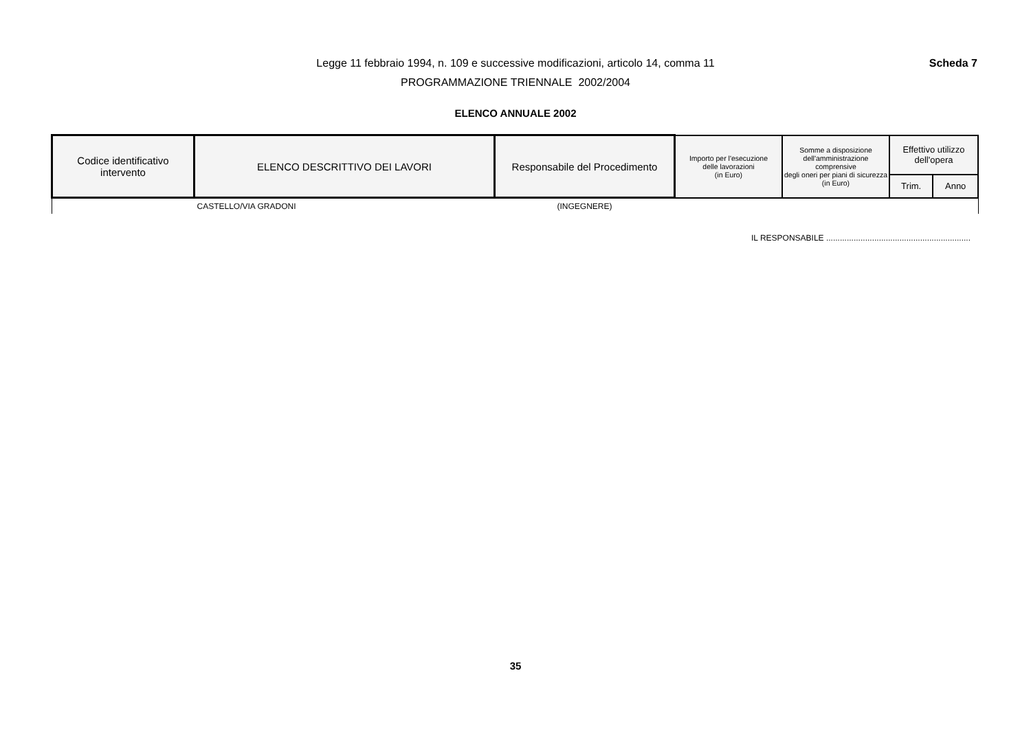Legge 11 febbraio 1994, n. 109 e successive modificazioni, articolo 14, comma 11
PROGRAMMAZIONE TRIENNALE 2002/2004
Scheda 7
ELENCO ANNUALE 2002
| Codice identificativo intervento | ELENCO DESCRITTIVO DEI LAVORI | Responsabile del Procedimento | Importo per l'esecuzione delle lavorazioni (in Euro) | Somme a disposizione dell'amministrazione comprensive degli oneri per piani di sicurezza (in Euro) | Effettivo utilizzo dell'opera | |
| --- | --- | --- | --- | --- | --- | --- |
| | | | | | Trim. | Anno |
| | CASTELLO/VIA GRADONI | (INGEGNERE) | | | | |
IL RESPONSABILE ...............................................................
35